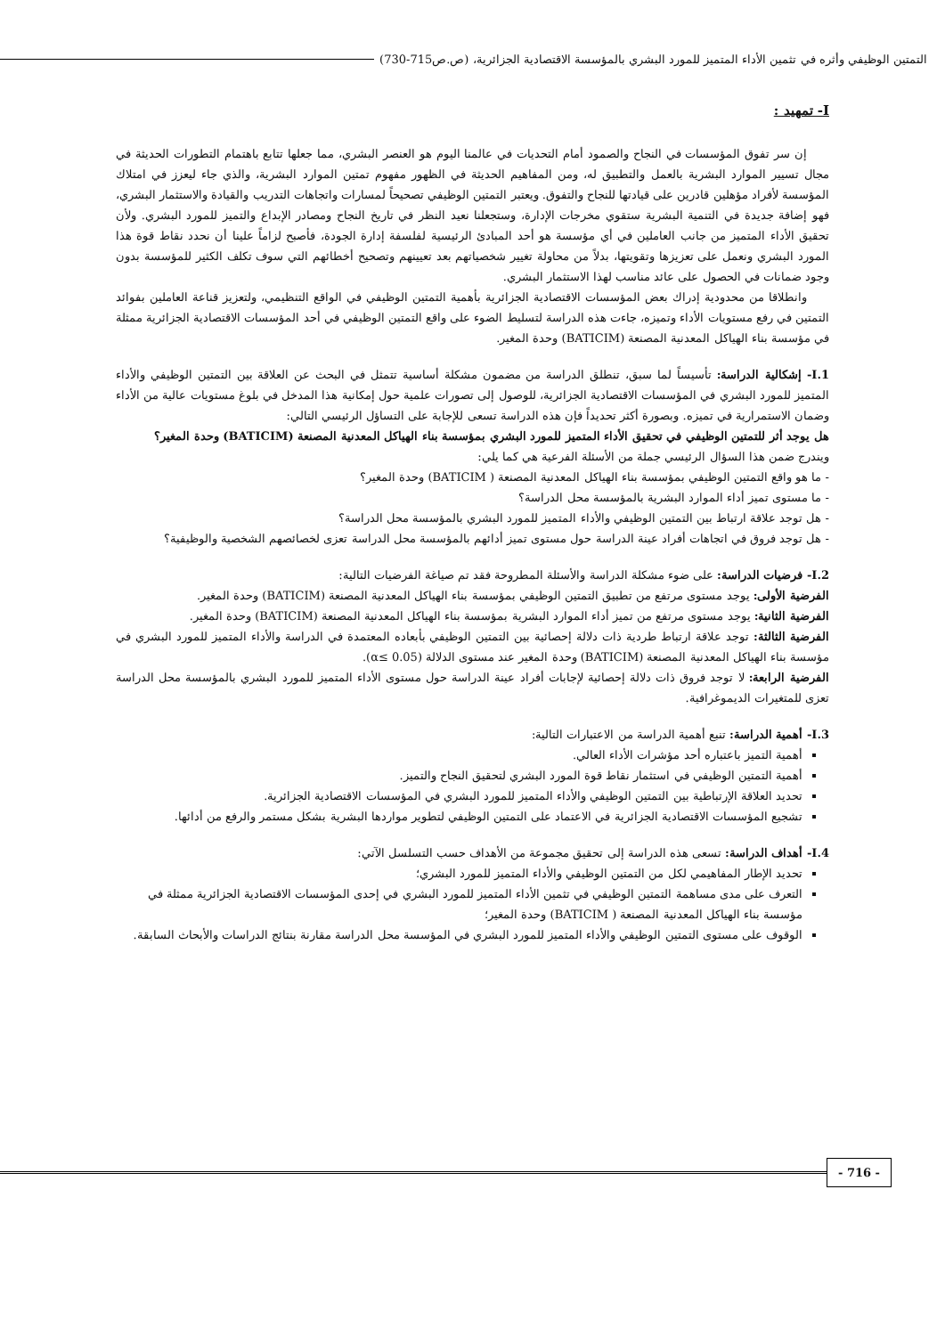التمتين الوظيفي وأثره في تثمين الأداء المتميز للمورد البشري بالمؤسسة الاقتصادية الجزائرية، (ص.ص715-730)
I- تمهيد :
إن سر تفوق المؤسسات في النجاح والصمود أمام التحديات في عالمنا اليوم هو العنصر البشري، مما جعلها تتابع باهتمام التطورات الحديثة في مجال تسيير الموارد البشرية بالعمل والتطبيق له، ومن المفاهيم الحديثة في الظهور مفهوم تمتين الموارد البشرية، والذي جاء ليعزز في امتلاك المؤسسة لأفراد مؤهلين قادرين على قيادتها للنجاح والتفوق. ويعتبر التمتين الوظيفي تصحيحاً لمسارات واتجاهات التدريب والقيادة والاستثمار البشري، فهو إضافة جديدة في التنمية البشرية ستقوي مخرجات الإدارة، وستجعلنا نعيد النظر في تاريخ النجاح ومصادر الإبداع والتميز للمورد البشري. ولأن تحقيق الأداء المتميز من جانب العاملين في أي مؤسسة هو أحد المبادئ الرئيسية لفلسفة إدارة الجودة، فأصبح لزاماً علينا أن نحدد نقاط قوة هذا المورد البشري ونعمل على تعزيزها وتقويتها، بدلاً من محاولة تغيير شخصياتهم بعد تعيينهم وتصحيح أخطائهم التي سوف تكلف الكثير للمؤسسة بدون وجود ضمانات في الحصول على عائد مناسب لهذا الاستثمار البشري.
وانطلاقا من محدودية إدراك بعض المؤسسات الاقتصادية الجزائرية بأهمية التمتين الوظيفي في الواقع التنظيمي، ولتعزيز قناعة العاملين بفوائد التمتين في رفع مستويات الأداء وتميزه، جاءت هذه الدراسة لتسليط الضوء على واقع التمتين الوظيفي في أحد المؤسسات الاقتصادية الجزائرية ممثلة في مؤسسة بناء الهياكل المعدنية المصنعة (BATICIM) وحدة المغير.
I.1- إشكالية الدراسة: تأسيساً لما سبق، تنطلق الدراسة من مضمون مشكلة أساسية تتمثل في البحث عن العلاقة بين التمتين الوظيفي والأداء المتميز للمورد البشري في المؤسسات الاقتصادية الجزائرية، للوصول إلى تصورات علمية حول إمكانية هذا المدخل في بلوغ مستويات عالية من الأداء وضمان الاستمرارية في تميزه. وبصورة أكثر تحديداً فإن هذه الدراسة تسعى للإجابة على التساؤل الرئيسي التالي:
هل يوجد أثر للتمتين الوظيفي في تحقيق الأداء المتميز للمورد البشري بمؤسسة بناء الهياكل المعدنية المصنعة (BATICIM) وحدة المغير؟
ويندرج ضمن هذا السؤال الرئيسي جملة من الأسئلة الفرعية هي كما يلي:
- ما هو واقع التمتين الوظيفي بمؤسسة بناء الهياكل المعدنية المصنعة ( BATICIM) وحدة المغير؟
- ما مستوى تميز أداء الموارد البشرية بالمؤسسة محل الدراسة؟
- هل توجد علاقة ارتباط بين التمتين الوظيفي والأداء المتميز للمورد البشري بالمؤسسة محل الدراسة؟
- هل توجد فروق في اتجاهات أفراد عينة الدراسة حول مستوى تميز أدائهم بالمؤسسة محل الدراسة تعزى لخصائصهم الشخصية والوظيفية؟
I.2- فرضيات الدراسة: على ضوء مشكلة الدراسة والأسئلة المطروحة فقد تم صياغة الفرضيات التالية:
الفرضية الأولى: يوجد مستوى مرتفع من تطبيق التمتين الوظيفي بمؤسسة بناء الهياكل المعدنية المصنعة (BATICIM) وحدة المغير.
الفرضية الثانية: يوجد مستوى مرتفع من تميز أداء الموارد البشرية بمؤسسة بناء الهياكل المعدنية المصنعة (BATICIM) وحدة المغير.
الفرضية الثالثة: توجد علاقة ارتباط طردية ذات دلالة إحصائية بين التمتين الوظيفي بأبعاده المعتمدة في الدراسة والأداء المتميز للمورد البشري في مؤسسة بناء الهياكل المعدنية المصنعة (BATICIM) وحدة المغير عند مستوى الدلالة (α≤ 0.05).
الفرضية الرابعة: لا توجد فروق ذات دلالة إحصائية لإجابات أفراد عينة الدراسة حول مستوى الأداء المتميز للمورد البشري بالمؤسسة محل الدراسة تعزى للمتغيرات الديموغرافية.
I.3- أهمية الدراسة: تنبع أهمية الدراسة من الاعتبارات التالية:
أهمية التميز باعتباره أحد مؤشرات الأداء العالي.
أهمية التمتين الوظيفي في استثمار نقاط قوة المورد البشري لتحقيق النجاح والتميز.
تحديد العلاقة الإرتباطية بين التمتين الوظيفي والأداء المتميز للمورد البشري في المؤسسات الاقتصادية الجزائرية.
تشجيع المؤسسات الاقتصادية الجزائرية في الاعتماد على التمتين الوظيفي لتطوير مواردها البشرية بشكل مستمر والرفع من أدائها.
I.4- أهداف الدراسة: تسعى هذه الدراسة إلى تحقيق مجموعة من الأهداف حسب التسلسل الآتي:
تحديد الإطار المفاهيمي لكل من التمتين الوظيفي والأداء المتميز للمورد البشري؛
التعرف على مدى مساهمة التمتين الوظيفي في تثمين الأداء المتميز للمورد البشري في إحدى المؤسسات الاقتصادية الجزائرية ممثلة في مؤسسة بناء الهياكل المعدنية المصنعة ( BATICIM) وحدة المغير؛
الوقوف على مستوى التمتين الوظيفي والأداء المتميز للمورد البشري في المؤسسة محل الدراسة مقارنة بنتائج الدراسات والأبحاث السابقة.
- 716 -